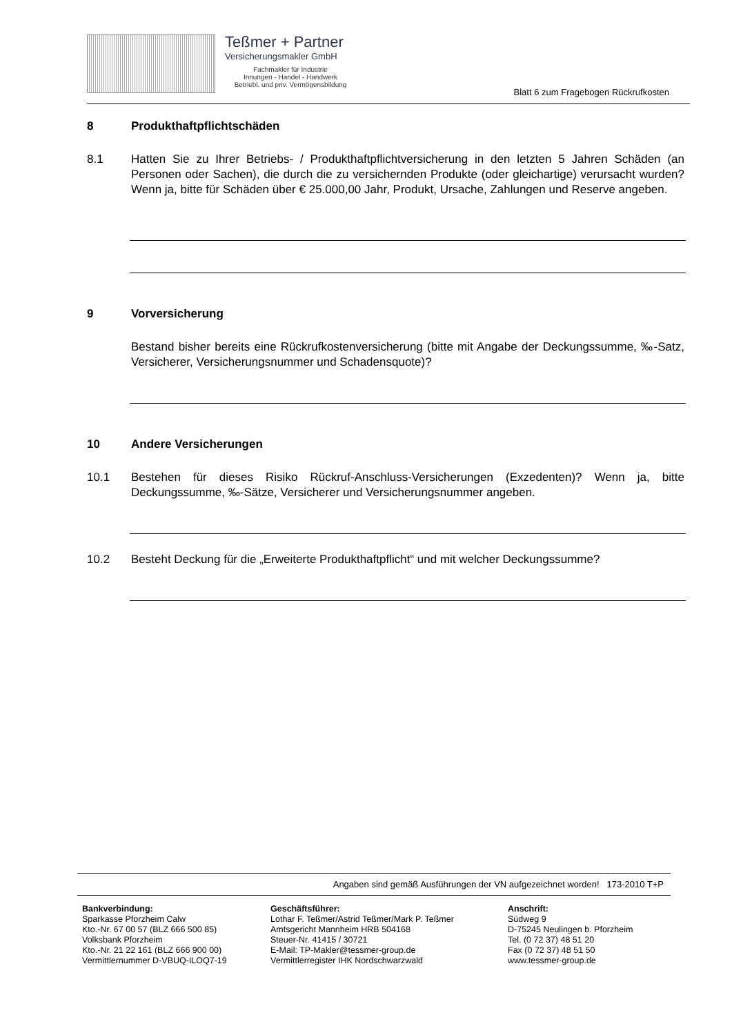Teßmer + Partner
Versicherungsmakler GmbH
Fachmakler für Industrie
Innungen - Handel - Handwerk
Betriebl. und priv. Vermögensbildung
Blatt 6 zum Fragebogen Rückrufkosten
8 Produkthaftpflichtschäden
8.1 Hatten Sie zu Ihrer Betriebs- / Produkthaftpflichtversicherung in den letzten 5 Jahren Schäden (an Personen oder Sachen), die durch die zu versichernden Produkte (oder gleichartige) verursacht wurden? Wenn ja, bitte für Schäden über € 25.000,00 Jahr, Produkt, Ursache, Zahlungen und Reserve angeben.
9 Vorversicherung
Bestand bisher bereits eine Rückrufkostenversicherung (bitte mit Angabe der Deckungssumme, ‰-Satz, Versicherer, Versicherungsnummer und Schadensquote)?
10 Andere Versicherungen
10.1 Bestehen für dieses Risiko Rückruf-Anschluss-Versicherungen (Exzedenten)? Wenn ja, bitte Deckungssumme, ‰-Sätze, Versicherer und Versicherungsnummer angeben.
10.2 Besteht Deckung für die „Erweiterte Produkthaftpflicht“ und mit welcher Deckungssumme?
Angaben sind gemäß Ausführungen der VN aufgezeichnet worden! 173-2010 T+P
Bankverbindung:
Sparkasse Pforzheim Calw
Kto.-Nr. 67 00 57 (BLZ 666 500 85)
Volksbank Pforzheim
Kto.-Nr. 21 22 161 (BLZ 666 900 00)
Vermittlernummer D-VBUQ-ILOQ7-19
Geschäftsführer:
Lothar F. Teßmer/Astrid Teßmer/Mark P. Teßmer
Amtsgericht Mannheim HRB 504168
Steuer-Nr. 41415 / 30721
E-Mail: TP-Makler@tessmer-group.de
Vermittlerregister IHK Nordschwarzwald
Anschrift:
Südweg 9
D-75245 Neulingen b. Pforzheim
Tel. (0 72 37) 48 51 20
Fax (0 72 37) 48 51 50
www.tessmer-group.de